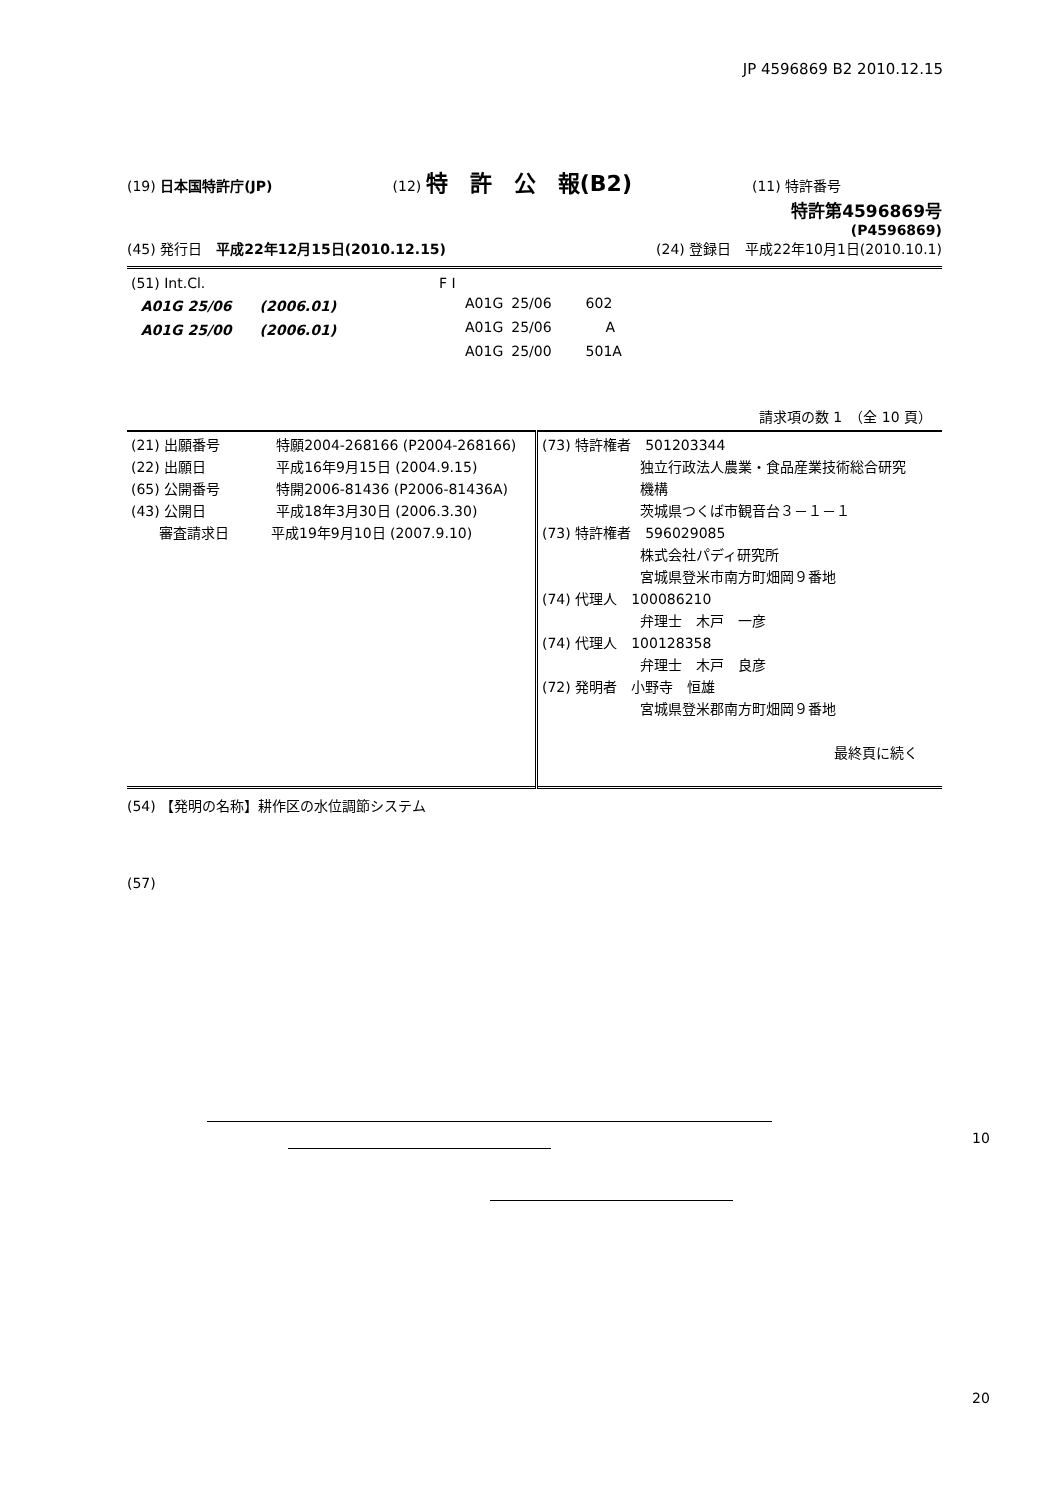JP 4596869 B2 2010.12.15
(19) 日本国特許庁(JP) (12) 特　許　公　報(B2) (11) 特許番号
特許第4596869号
(P4596869)
(45) 発行日　平成22年12月15日(2010.12.15) (24) 登録日　平成22年10月1日(2010.10.1)
| (51) Int.Cl. | F I | | |
| A01G 25/06 (2006.01) | A01G | 25/06 | 602 |
| A01G 25/00 (2006.01) | A01G | 25/06 | A |
| | A01G | 25/00 | 501A |
請求項の数 1　（全 10 頁）
| (21) 出願番号 特願2004-268166 (P2004-268166) (22) 出願日 平成16年9月15日 (2004.9.15) (65) 公開番号 特開2006-81436 (P2006-81436A) (43) 公開日 平成18年3月30日 (2006.3.30) 審査請求日 平成19年9月10日 (2007.9.10) | (73) 特許権者 501203344 独立行政法人農業・食品産業技術総合研究 機構 茨城県つくば市観音台３－１－１ (73) 特許権者 596029085 株式会社パディ研究所 宮城県登米市南方町畑岡９番地 (74) 代理人 100086210 弁理士 木戸 一彦 (74) 代理人 100128358 弁理士 木戸 良彦 (72) 発明者 小野寺 恒雄 宮城県登米郡南方町畑岡９番地 最終頁に続く |
(54) 【発明の名称】耕作区の水位調節システム
(57)
10
20